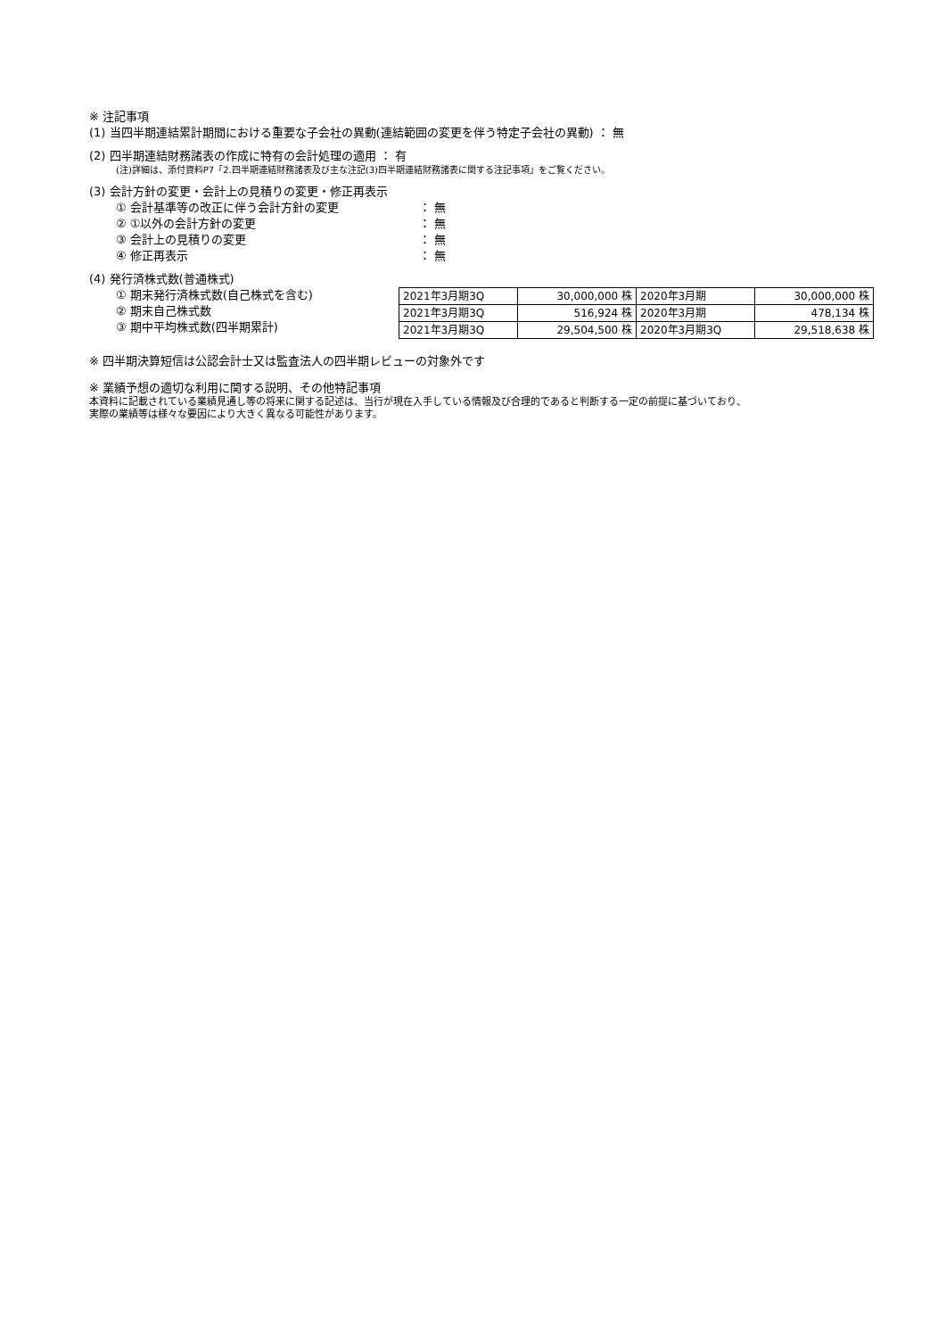※ 注記事項
(1) 当四半期連結累計期間における重要な子会社の異動(連結範囲の変更を伴う特定子会社の異動) ： 無
(2) 四半期連結財務諸表の作成に特有の会計処理の適用 ： 有
(注)詳細は、添付資料P7「2.四半期連結財務諸表及び主な注記(3)四半期連結財務諸表に関する注記事項」をご覧ください。
(3) 会計方針の変更・会計上の見積りの変更・修正再表示
① 会計基準等の改正に伴う会計方針の変更 ： 無
② ①以外の会計方針の変更 ： 無
③ 会計上の見積りの変更 ： 無
④ 修正再表示 ： 無
(4) 発行済株式数(普通株式)
① 期末発行済株式数(自己株式を含む)
② 期末自己株式数
③ 期中平均株式数(四半期累計)
| 2021年3月期3Q | 30,000,000 株 | 2020年3月期 | 30,000,000 株 |
| 2021年3月期3Q | 516,924 株 | 2020年3月期 | 478,134 株 |
| 2021年3月期3Q | 29,504,500 株 | 2020年3月期3Q | 29,518,638 株 |
※ 四半期決算短信は公認会計士又は監査法人の四半期レビューの対象外です
※ 業績予想の適切な利用に関する説明、その他特記事項
本資料に記載されている業績見通し等の将来に関する記述は、当行が現在入手している情報及び合理的であると判断する一定の前提に基づいており、
実際の業績等は様々な要因により大きく異なる可能性があります。